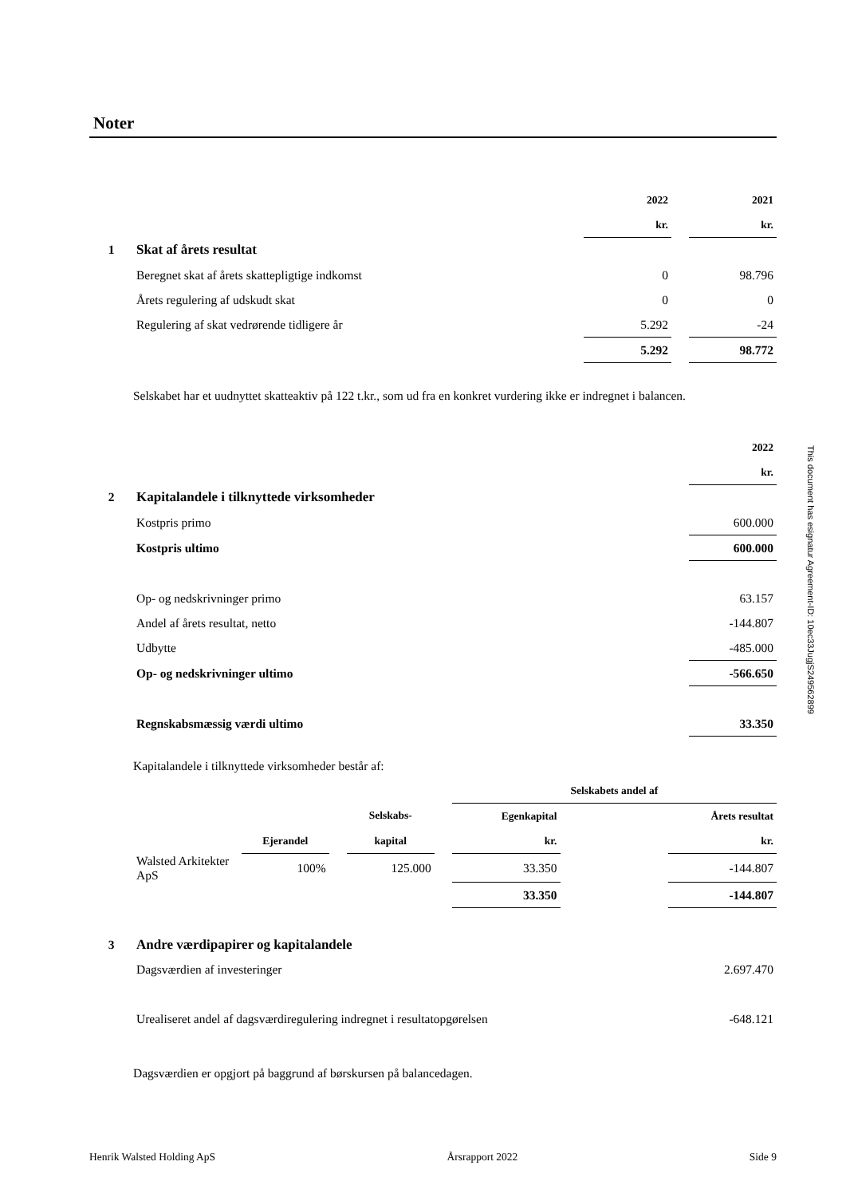Noter
| | | 2022 | | 2021 |
| | | kr. | | kr. |
| 1 | Skat af årets resultat | | | |
| | Beregnet skat af årets skattepligtige indkomst | 0 | | 98.796 |
| | Årets regulering af udskudt skat | 0 | | 0 |
| | Regulering af skat vedrørende tidligere år | 5.292 | | -24 |
| | | 5.292 | | 98.772 |
Selskabet har et uudnyttet skatteaktiv på 122 t.kr., som ud fra en konkret vurdering ikke er indregnet i balancen.
| | | 2022 |
| | | kr. |
| 2 | Kapitalandele i tilknyttede virksomheder | |
| | Kostpris primo | 600.000 |
| | Kostpris ultimo | 600.000 |
| | Op- og nedskrivninger primo | 63.157 |
| | Andel af årets resultat, netto | -144.807 |
| | Udbytte | -485.000 |
| | Op- og nedskrivninger ultimo | -566.650 |
| | Regnskabsmæssig værdi ultimo | 33.350 |
Kapitalandele i tilknyttede virksomheder består af:
| | | | | | | Selskabets andel af | | |
| | | | | Selskabs- | | Egenkapital | | Årets resultat |
| | | Ejerandel | | kapital | | kr. | | kr. |
| | Walsted Arkitekter ApS | 100% | | 125.000 | | 33.350 | | -144.807 |
| | | | | | | 33.350 | | -144.807 |
| 3 | Andre værdipapirer og kapitalandele | |
| | Dagsværdien af investeringer | 2.697.470 |
| | Urealiseret andel af dagsværdiregulering indregnet i resultatopgørelsen | -648.121 |
Dagsværdien er opgjort på baggrund af børskursen på balancedagen.
Henrik Walsted Holding ApS Årsrapport 2022 Side 9
This document has esignatur Agreement-ID: 10ec33JugjS249562899